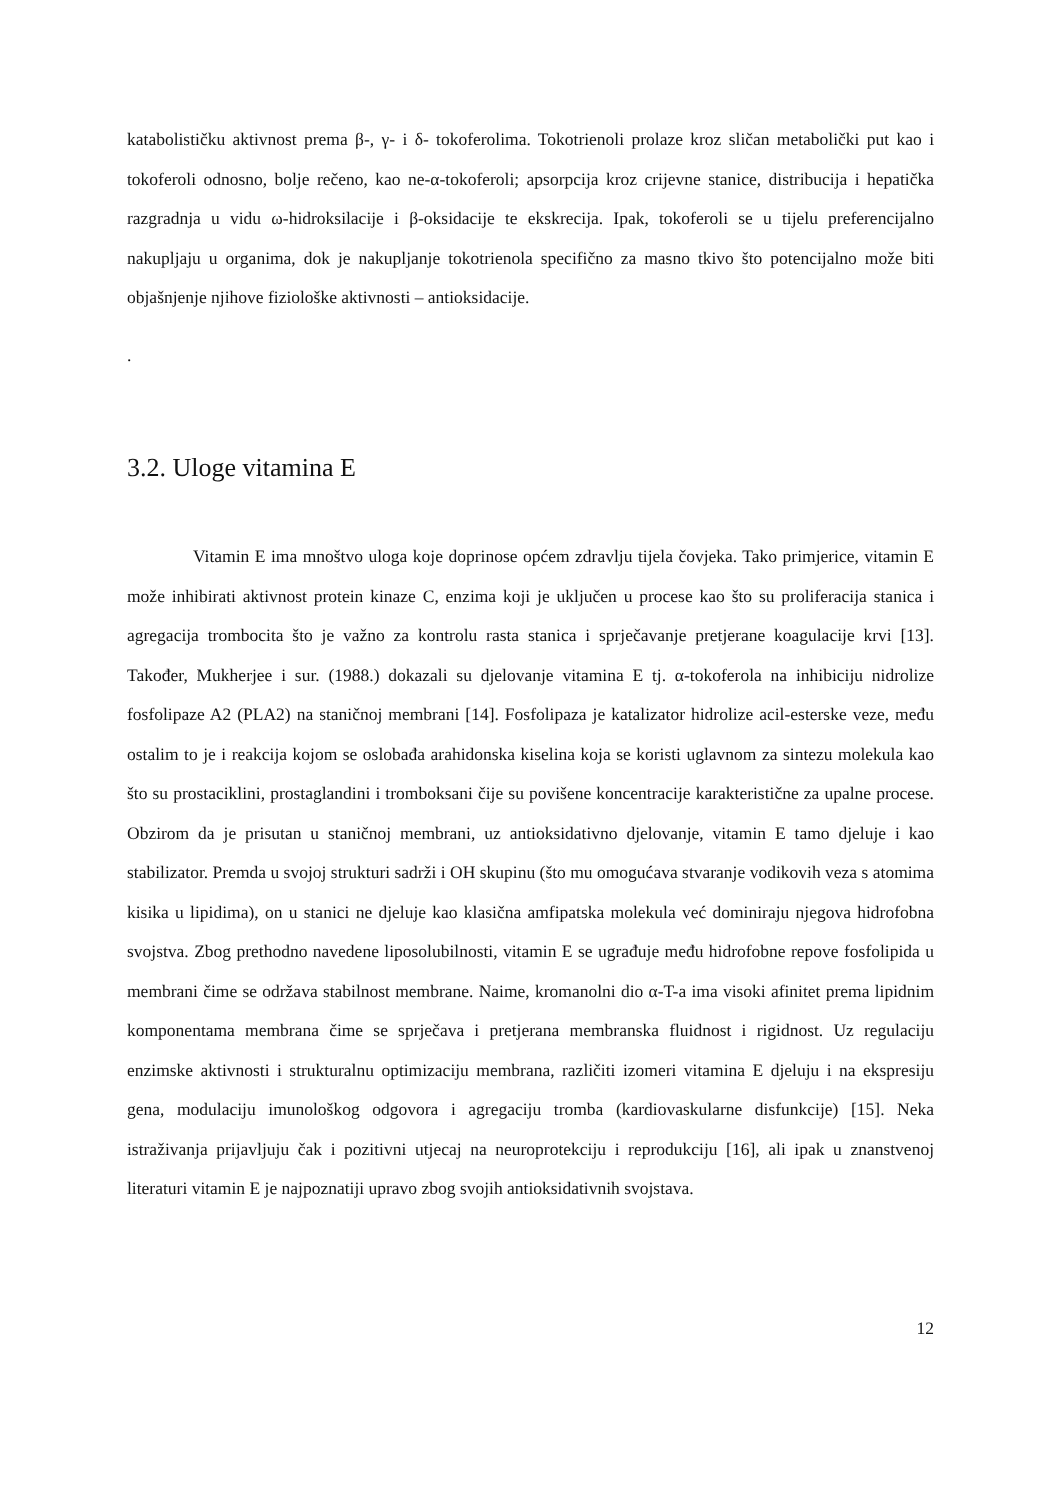katabolističku aktivnost prema β-, γ- i δ- tokoferolima. Tokotrienoli prolaze kroz sličan metabolički put kao i tokoferoli odnosno, bolje rečeno, kao ne-α-tokoferoli; apsorpcija kroz crijevne stanice, distribucija i hepatička razgradnja u vidu ω-hidroksilacije i β-oksidacije te ekskrecija. Ipak, tokoferoli se u tijelu preferencijalno nakupljaju u organima, dok je nakupljanje tokotrienola specifično za masno tkivo što potencijalno može biti objašnjenje njihove fiziološke aktivnosti – antioksidacije.
.
3.2. Uloge vitamina E
Vitamin E ima mnoštvo uloga koje doprinose općem zdravlju tijela čovjeka. Tako primjerice, vitamin E može inhibirati aktivnost protein kinaze C, enzima koji je uključen u procese kao što su proliferacija stanica i agregacija trombocita što je važno za kontrolu rasta stanica i sprječavanje pretjerane koagulacije krvi [13]. Također, Mukherjee i sur. (1988.) dokazali su djelovanje vitamina E tj. α-tokoferola na inhibiciju nidrolize fosfolipaze A2 (PLA2) na staničnoj membrani [14]. Fosfolipaza je katalizator hidrolize acil-esterske veze, među ostalim to je i reakcija kojom se oslobađa arahidonska kiselina koja se koristi uglavnom za sintezu molekula kao što su prostaciklini, prostaglandini i tromboksani čije su povišene koncentracije karakteristične za upalne procese. Obzirom da je prisutan u staničnoj membrani, uz antioksidativno djelovanje, vitamin E tamo djeluje i kao stabilizator. Premda u svojoj strukturi sadrži i OH skupinu (što mu omogućava stvaranje vodikovih veza s atomima kisika u lipidima), on u stanici ne djeluje kao klasična amfipatska molekula već dominiraju njegova hidrofobna svojstva. Zbog prethodno navedene liposolubilnosti, vitamin E se ugrađuje među hidrofobne repove fosfolipida u membrani čime se održava stabilnost membrane. Naime, kromanolni dio α-T-a ima visoki afinitet prema lipidnim komponentama membrana čime se sprječava i pretjerana membranska fluidnost i rigidnost. Uz regulaciju enzimske aktivnosti i strukturalnu optimizaciju membrana, različiti izomeri vitamina E djeluju i na ekspresiju gena, modulaciju imunološkog odgovora i agregaciju tromba (kardiovaskularne disfunkcije) [15]. Neka istraživanja prijavljuju čak i pozitivni utjecaj na neuroprotekciju i reprodukciju [16], ali ipak u znanstvenoj literaturi vitamin E je najpoznatiji upravo zbog svojih antioksidativnih svojstava.
12